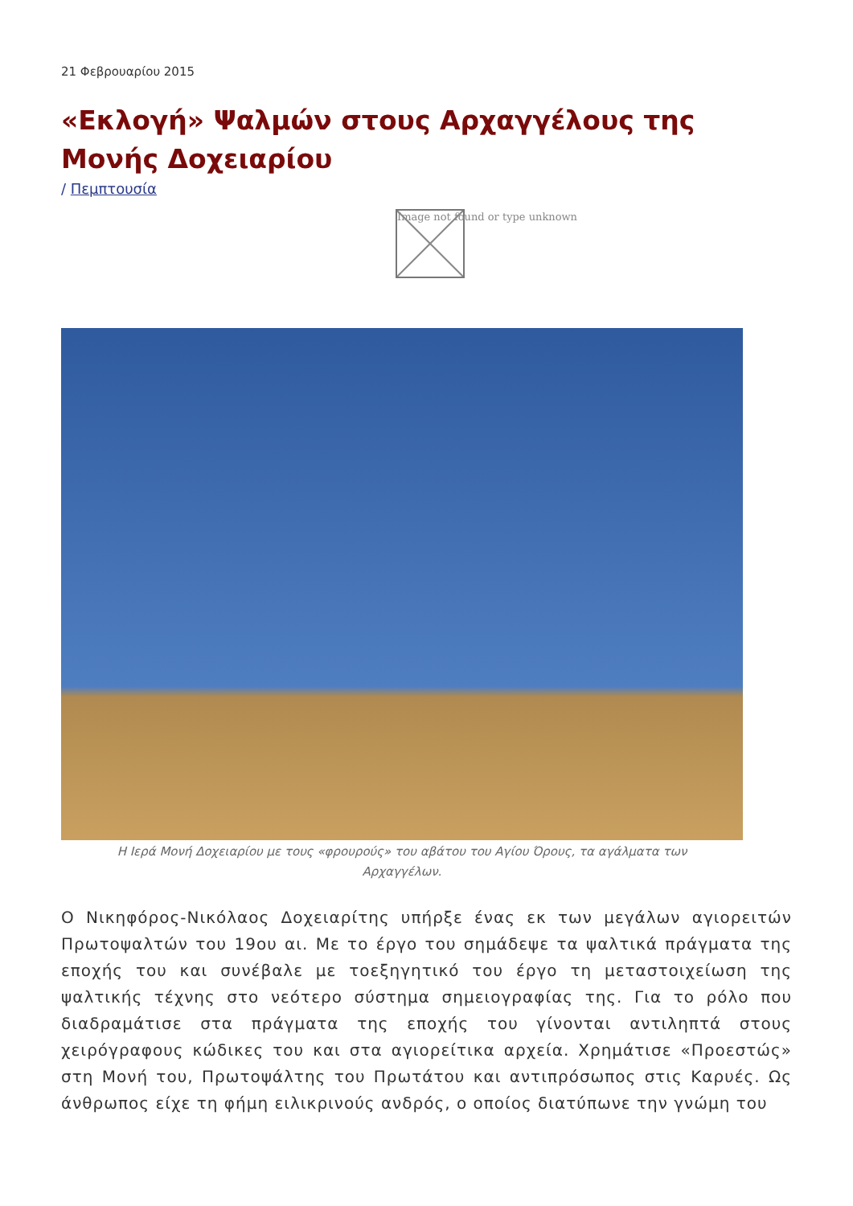21 Φεβρουαρίου 2015
«Εκλογή» Ψαλμών στους Αρχαγγέλους της Μονής Δοχειαρίου
/ Πεμπτουσία
Image not found or type unknown
Η Ιερά Μονή Δοχειαρίου με τους «φρουρούς» του αβάτου του Αγίου Όρους, τα αγάλματα των Αρχαγγέλων.
Ο Νικηφόρος-Νικόλαος Δοχειαρίτης υπήρξε ένας εκ των μεγάλων αγιορειτών Πρωτοψαλτών του 19ου αι. Με το έργο του σημάδεψε τα ψαλτικά πράγματα της εποχής του και συνέβαλε με τοεξηγητικό του έργο τη μεταστοιχείωση της ψαλτικής τέχνης στο νεότερο σύστημα σημειογραφίας της. Για το ρόλο που διαδραμάτισε στα πράγματα της εποχής του γίνονται αντιληπτά στους χειρόγραφους κώδικες του και στα αγιορείτικα αρχεία. Χρημάτισε «Προεστώς» στη Μονή του, Πρωτοψάλτης του Πρωτάτου και αντιπρόσωπος στις Καρυές. Ως άνθρωπος είχε τη φήμη ειλικρινούς ανδρός, ο οποίος διατύπωνε την γνώμη του